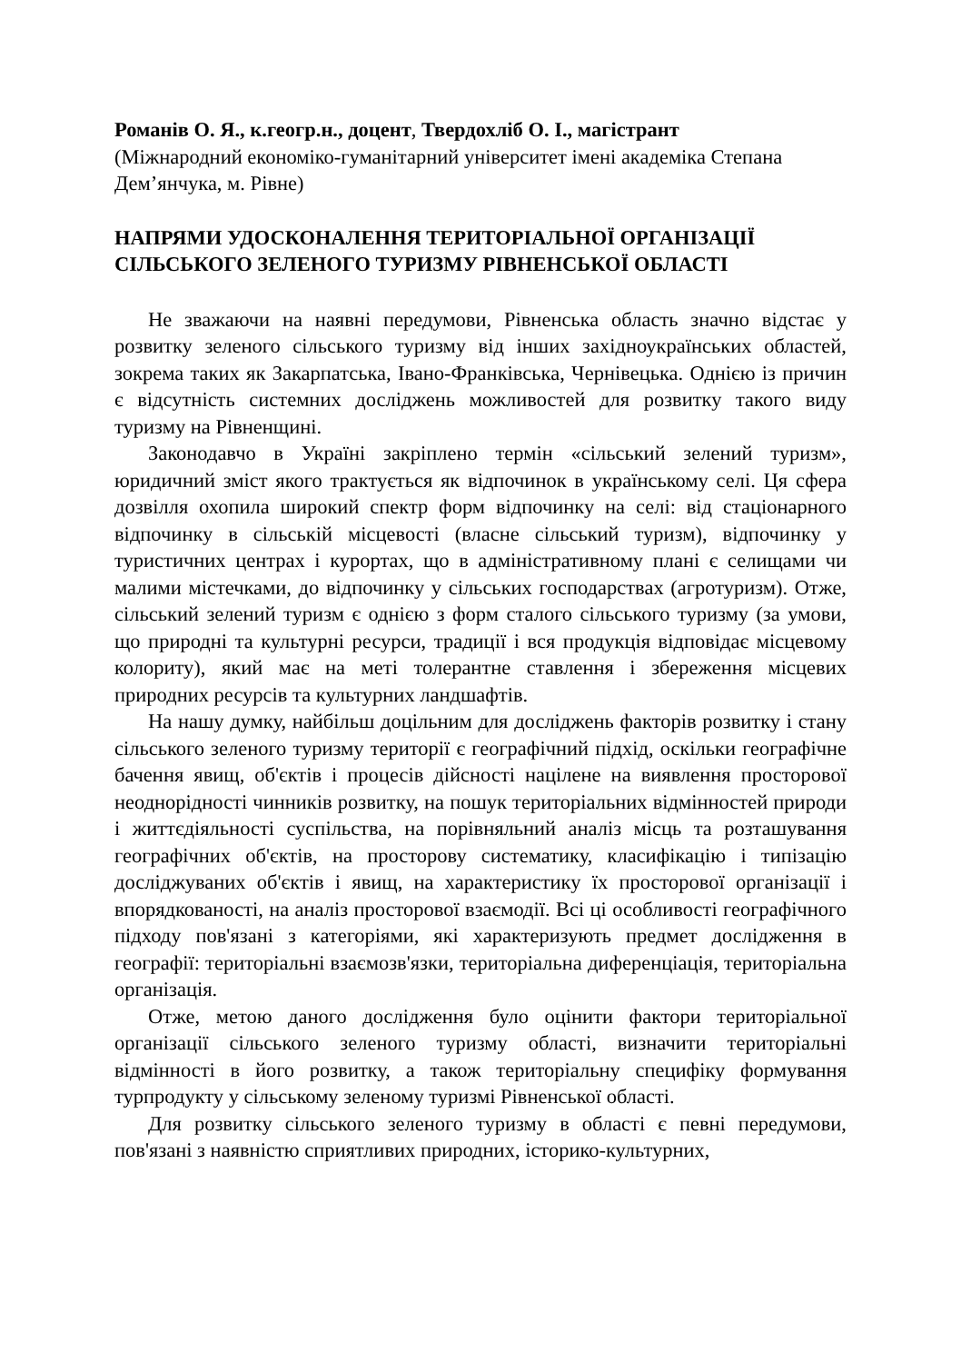Романів О. Я., к.геогр.н., доцент, Твердохліб О. І., магістрант
(Міжнародний економіко-гуманітарний університет імені академіка Степана Дем’янчука, м. Рівне)
НАПРЯМИ УДОСКОНАЛЕННЯ ТЕРИТОРІАЛЬНОЇ ОРГАНІЗАЦІЇ СІЛЬСЬКОГО ЗЕЛЕНОГО ТУРИЗМУ РІВНЕНСЬКОЇ ОБЛАСТІ
Не зважаючи на наявні передумови, Рівненська область значно відстає у розвитку зеленого сільського туризму від інших західноукраїнських областей, зокрема таких як Закарпатська, Івано-Франківська, Чернівецька. Однією із причин є відсутність системних досліджень можливостей для розвитку такого виду туризму на Рівненщині.
Законодавчо в Україні закріплено термін «сільський зелений туризм», юридичний зміст якого трактується як відпочинок в українському селі. Ця сфера дозвілля охопила широкий спектр форм відпочинку на селі: від стаціонарного відпочинку в сільській місцевості (власне сільський туризм), відпочинку у туристичних центрах і курортах, що в адміністративному плані є селищами чи малими містечками, до відпочинку у сільських господарствах (агротуризм). Отже, сільський зелений туризм є однією з форм сталого сільського туризму (за умови, що природні та культурні ресурси, традиції і вся продукція відповідає місцевому колориту), який має на меті толерантне ставлення і збереження місцевих природних ресурсів та культурних ландшафтів.
На нашу думку, найбільш доцільним для досліджень факторів розвитку і стану сільського зеленого туризму території є географічний підхід, оскільки географічне бачення явищ, об'єктів і процесів дійсності націлене на виявлення просторової неоднорідності чинників розвитку, на пошук територіальних відмінностей природи і життєдіяльності суспільства, на порівняльний аналіз місць та розташування географічних об'єктів, на просторову систематику, класифікацію і типізацію досліджуваних об'єктів і явищ, на характеристику їх просторової організації і впорядкованості, на аналіз просторової взаємодії. Всі ці особливості географічного підходу пов'язані з категоріями, які характеризують предмет дослідження в географії: територіальні взаємозв'язки, територіальна диференціація, територіальна організація.
Отже, метою даного дослідження було оцінити фактори територіальної організації сільського зеленого туризму області, визначити територіальні відмінності в його розвитку, а також територіальну специфіку формування турпродукту у сільському зеленому туризмі Рівненської області.
Для розвитку сільського зеленого туризму в області є певні передумови, пов'язані з наявністю сприятливих природних, історико-культурних,